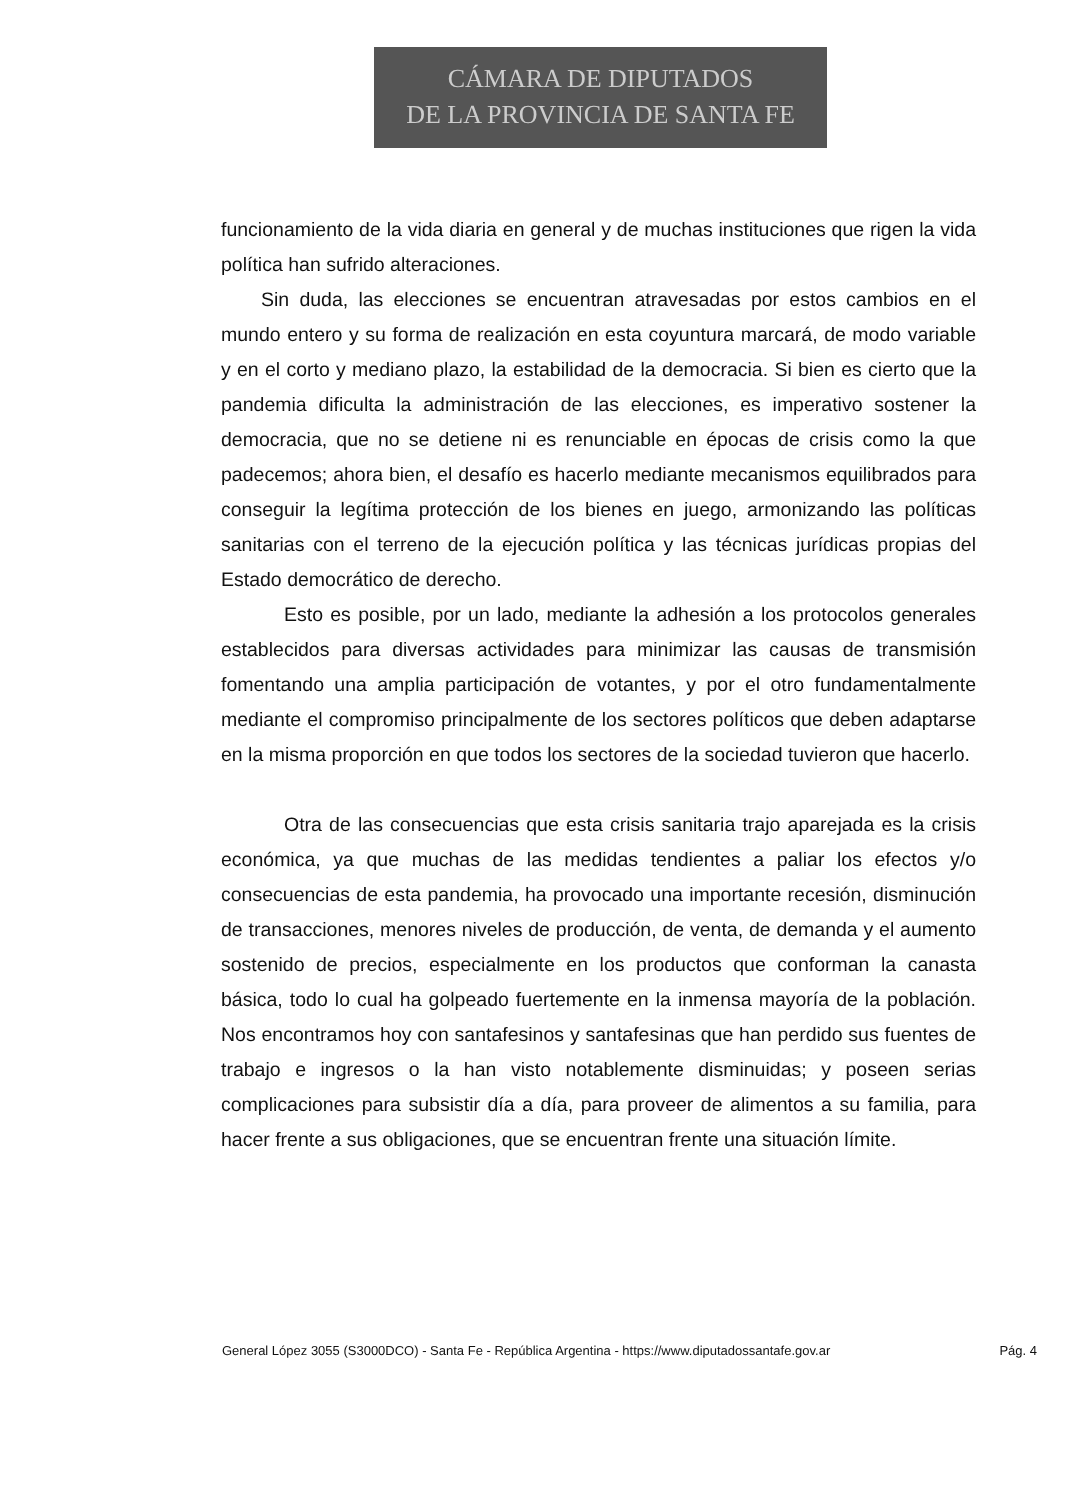CÁMARA DE DIPUTADOS
DE LA PROVINCIA DE SANTA FE
funcionamiento de la vida diaria en general y de muchas instituciones que rigen la vida política han sufrido alteraciones.
Sin duda, las elecciones se encuentran atravesadas por estos cambios en el mundo entero y su forma de realización en esta coyuntura marcará, de modo variable y en el corto y mediano plazo, la estabilidad de la democracia. Si bien es cierto que la pandemia dificulta la administración de las elecciones, es imperativo sostener la democracia, que no se detiene ni es renunciable en épocas de crisis como la que padecemos; ahora bien, el desafío es hacerlo mediante mecanismos equilibrados para conseguir la legítima protección de los bienes en juego, armonizando las políticas sanitarias con el terreno de la ejecución política y las técnicas jurídicas propias del Estado democrático de derecho.
Esto es posible, por un lado, mediante la adhesión a los protocolos generales establecidos para diversas actividades para minimizar las causas de transmisión fomentando una amplia participación de votantes, y por el otro fundamentalmente mediante el compromiso principalmente de los sectores políticos que deben adaptarse en la misma proporción en que todos los sectores de la sociedad tuvieron que hacerlo.
Otra de las consecuencias que esta crisis sanitaria trajo aparejada es la crisis económica, ya que muchas de las medidas tendientes a paliar los efectos y/o consecuencias de esta pandemia, ha provocado una importante recesión, disminución de transacciones, menores niveles de producción, de venta, de demanda y el aumento sostenido de precios, especialmente en los productos que conforman la canasta básica, todo lo cual ha golpeado fuertemente en la inmensa mayoría de la población. Nos encontramos hoy con santafesinos y santafesinas que han perdido sus fuentes de trabajo e ingresos o la han visto notablemente disminuidas; y poseen serias complicaciones para subsistir día a día, para proveer de alimentos a su familia, para hacer frente a sus obligaciones, que se encuentran frente una situación límite.
General López 3055 (S3000DCO) - Santa Fe - República Argentina - https://www.diputadossantafe.gov.ar Pág. 4